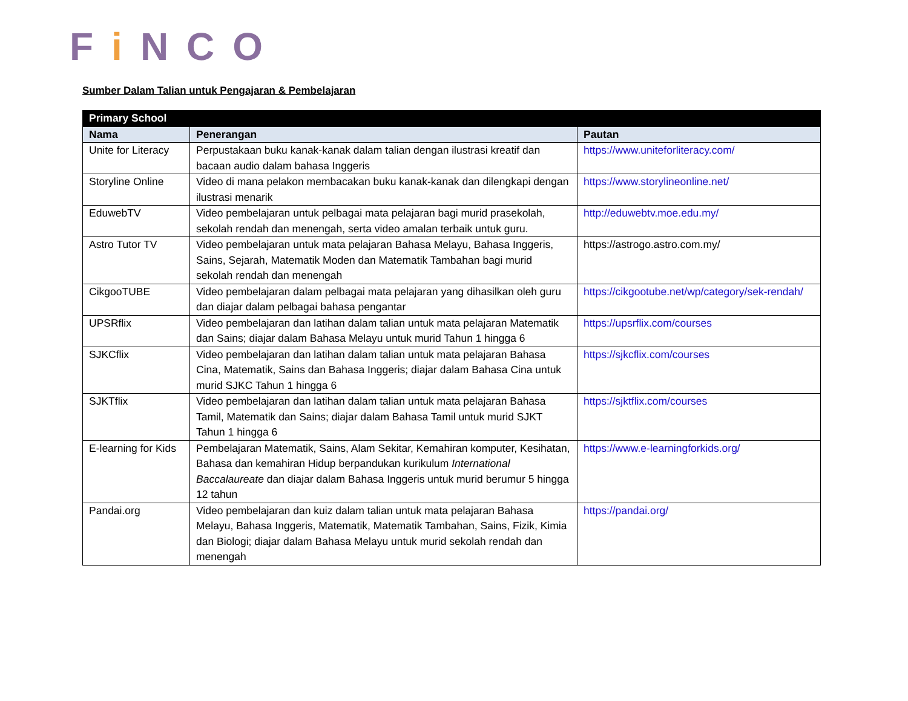Fi NCO
Sumber Dalam Talian untuk Pengajaran & Pembelajaran
| Primary School | | |
| --- | --- | --- |
| Nama | Penerangan | Pautan |
| Unite for Literacy | Perpustakaan buku kanak-kanak dalam talian dengan ilustrasi kreatif dan bacaan audio dalam bahasa Inggeris | https://www.uniteforliteracy.com/ |
| Storyline Online | Video di mana pelakon membacakan buku kanak-kanak dan dilengkapi dengan ilustrasi menarik | https://www.storylineonline.net/ |
| EduwebTV | Video pembelajaran untuk pelbagai mata pelajaran bagi murid prasekolah, sekolah rendah dan menengah, serta video amalan terbaik untuk guru. | http://eduwebtv.moe.edu.my/ |
| Astro Tutor TV | Video pembelajaran untuk mata pelajaran Bahasa Melayu, Bahasa Inggeris, Sains, Sejarah, Matematik Moden dan Matematik Tambahan bagi murid sekolah rendah dan menengah | https://astrogo.astro.com.my/ |
| CikgooTUBE | Video pembelajaran dalam pelbagai mata pelajaran yang dihasilkan oleh guru dan diajar dalam pelbagai bahasa pengantar | https://cikgootube.net/wp/category/sek-rendah/ |
| UPSRflix | Video pembelajaran dan latihan dalam talian untuk mata pelajaran Matematik dan Sains; diajar dalam Bahasa Melayu untuk murid Tahun 1 hingga 6 | https://upsrflix.com/courses |
| SJKCflix | Video pembelajaran dan latihan dalam talian untuk mata pelajaran Bahasa Cina, Matematik, Sains dan Bahasa Inggeris; diajar dalam Bahasa Cina untuk murid SJKC Tahun 1 hingga 6 | https://sjkcflix.com/courses |
| SJKTflix | Video pembelajaran dan latihan dalam talian untuk mata pelajaran Bahasa Tamil, Matematik dan Sains; diajar dalam Bahasa Tamil untuk murid SJKT Tahun 1 hingga 6 | https://sjktflix.com/courses |
| E-learning for Kids | Pembelajaran Matematik, Sains, Alam Sekitar, Kemahiran komputer, Kesihatan, Bahasa dan kemahiran Hidup berpandukan kurikulum International Baccalaureate dan diajar dalam Bahasa Inggeris untuk murid berumur 5 hingga 12 tahun | https://www.e-learningforkids.org/ |
| Pandai.org | Video pembelajaran dan kuiz dalam talian untuk mata pelajaran Bahasa Melayu, Bahasa Inggeris, Matematik, Matematik Tambahan, Sains, Fizik, Kimia dan Biologi; diajar dalam Bahasa Melayu untuk murid sekolah rendah dan menengah | https://pandai.org/ |